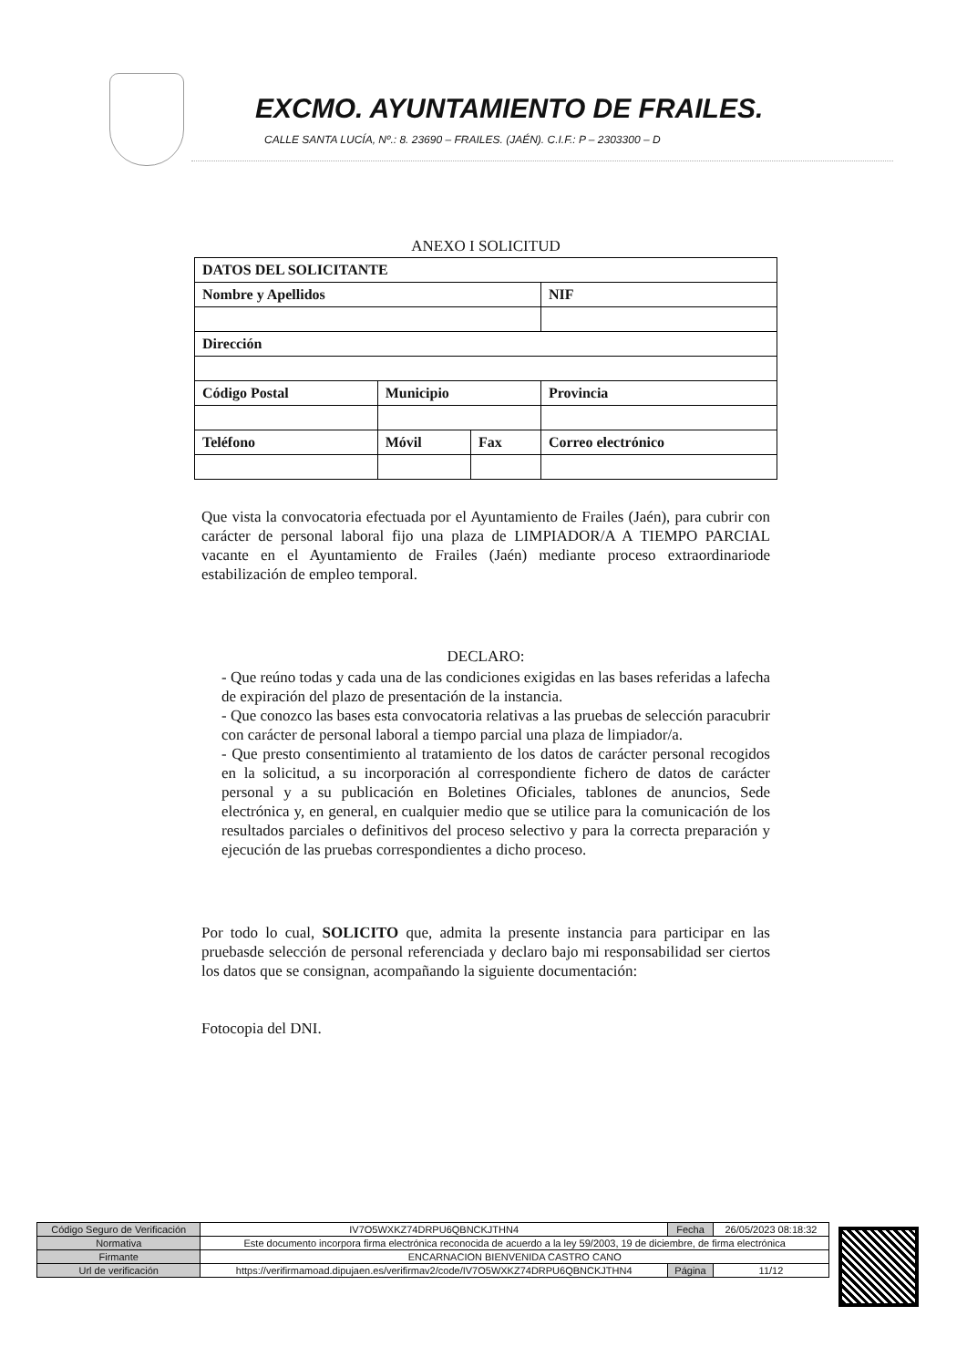EXCMO. AYUNTAMIENTO DE FRAILES.
CALLE SANTA LUCÍA, Nº.: 8. 23690 – FRAILES. (JAÉN). C.I.F.: P – 2303300 – D
ANEXO I SOLICITUD
| DATOS DEL SOLICITANTE | | | |
| Nombre y Apellidos | | | NIF |
| Dirección | | | |
| Código Postal | Municipio | | Provincia |
| Teléfono | Móvil | Fax | Correo electrónico |
Que vista la convocatoria efectuada por el Ayuntamiento de Frailes (Jaén), para cubrir con carácter de personal laboral fijo una plaza de LIMPIADOR/A A TIEMPO PARCIAL vacante en el Ayuntamiento de Frailes (Jaén) mediante proceso extraordinariode estabilización de empleo temporal.
DECLARO:
- Que reúno todas y cada una de las condiciones exigidas en las bases referidas a lafecha de expiración del plazo de presentación de la instancia.
- Que conozco las bases esta convocatoria relativas a las pruebas de selección paracubrir con carácter de personal laboral a tiempo parcial una plaza de limpiador/a.
- Que presto consentimiento al tratamiento de los datos de carácter personal recogidos en la solicitud, a su incorporación al correspondiente fichero de datos de carácter personal y a su publicación en Boletines Oficiales, tablones de anuncios, Sede electrónica y, en general, en cualquier medio que se utilice para la comunicación de los resultados parciales o definitivos del proceso selectivo y para la correcta preparación y ejecución de las pruebas correspondientes a dicho proceso.
Por todo lo cual, SOLICITO que, admita la presente instancia para participar en las pruebasde selección de personal referenciada y declaro bajo mi responsabilidad ser ciertos los datos que se consignan, acompañando la siguiente documentación:
Fotocopia del DNI.
| Código Seguro de Verificación | IV7O5WXKZ74DRPU6QBNCKJTHN4 | Fecha | 26/05/2023 08:18:32 |
| Normativa | Este documento incorpora firma electrónica reconocida de acuerdo a la ley 59/2003, 19 de diciembre, de firma electrónica | | |
| Firmante | ENCARNACION BIENVENIDA CASTRO CANO | | |
| Url de verificación | https://verifirmamoad.dipujaen.es/verifirmav2/code/IV7O5WXKZ74DRPU6QBNCKJTHN4 | Página | 11/12 |